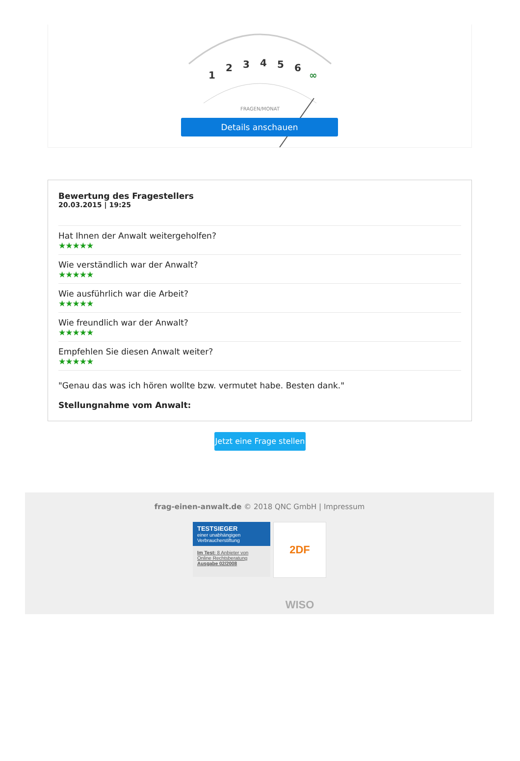1
2
3
4
5
6
∞
FRAGEN/MONAT
Details anschauen
Bewertung des Fragestellers
20.03.2015 | 19:25
Hat Ihnen der Anwalt weitergeholfen?
★★★★★
Wie verständlich war der Anwalt?
★★★★★
Wie ausführlich war die Arbeit?
★★★★★
Wie freundlich war der Anwalt?
★★★★★
Empfehlen Sie diesen Anwalt weiter?
★★★★★
"Genau das was ich hören wollte bzw. vermutet habe. Besten dank."
Stellungnahme vom Anwalt:
Jetzt eine Frage stellen
frag-einen-anwalt.de © 2018 QNC GmbH | Impressum
TESTSIEGER
einer unabhängigen
Verbraucherstiftung
Im Test: 8 Anbieter von
Online Rechtsberatung
Ausgabe 02/2008
2DF WISO